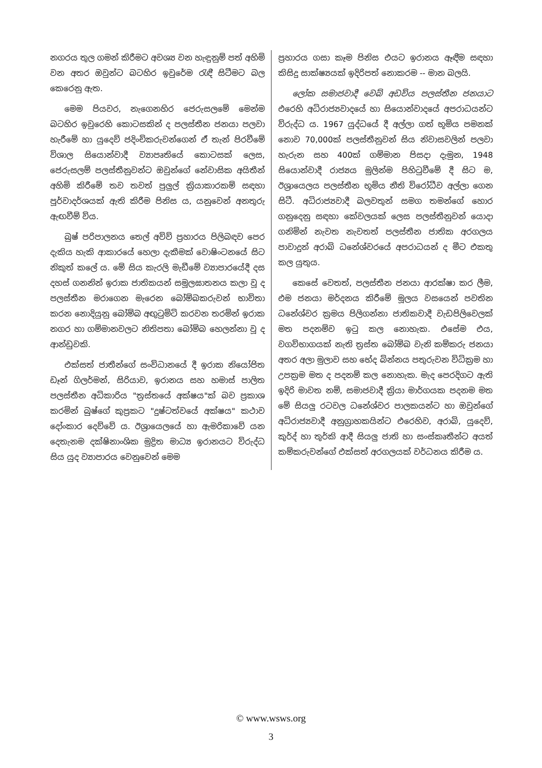නගරය තුල ගමන් කිරීමට අවශ්‍ය වන හැඳුනුම් පත් අහිමි වන අතර ඔවුන්ට බටහිර ඉවුරේම රැඳී සිටීමට බල කෙරෙනු ඇත.
මෙම පියවර, නැගෙනහිර ජෙරුසලමේ මෙන්ම බටහිර ඉවුරෙහි කොටසකින් ද පලස්තීන ජනයා පලවා හැරීමේ හා යුදෙව් ජදිංචිකරුවන්ගෙන් ඒ තැන් පිරවීමේ විශාල සියොන්වාදී ව්‍යාපෘතියේ කොටසක් ලෙස, ජෙරුසලම් පලස්තීනුවන්ට ඔවුන්ගේ නේවාසික අයිතීන් අහිමි කිරීමේ තව තවත් පුලුල් ක්‍රියාකාරකම් සඳහා පූර්වාදර්ශයක් ඇති කිරීම පිනිස ය, යනුවෙන් අනතුරු ඇඟවීම් විය.
බුෂ් පරිපාලනය තෙල් අවිව් ප්‍රහාරය පිලිබඳව පෙර දැකිය හැකි ආකාරයේ හෙලා දැකීමක් වොෂිංටනයේ සිට නිකුත් කලේ ය. මේ සිය කැරලි මැඩීමේ ව්‍යාපාරයේදී දස දහස් ගනනින් ඉරාක ජාතිකයන් සමූලඝාතනය කලා වූ ද පලස්තීන මරාගෙන මැරෙන බෝම්බකරුවන් භාවිතා කරන නොදියුනු බෝම්බ අඟුටුමිටි කරවන තරමින් ඉරාක නගර හා ගම්මානවලට නිතිපතා බෝම්බ හෙලන්නා වූ ද ආන්ඩුවකි.
එක්සත් ජාතීන්ගේ සංවිධානයේ දී ඉරාක නියෝජිත ඩෑන් ගිලර්මන්, සිරියාව, ඉරානය සහ හමාස් පාලිත පලස්තීන අධිකාරිය "ත්‍රස්තයේ අක්ෂය"ක් බව ප්‍රකාශ කරමින් බුෂ්ගේ කුප්‍රකට "දුෂ්ටත්වයේ අක්ෂය" කථාව දෝංකාර දෙව්වේ ය. ඊශ්‍රායෙලයේ හා ඇමරිකාවේ යන දෙතැනම දක්ෂිනාංශික මුද්‍රිත මාධ්‍ය ඉරානයට විරුද්ධ සිය යුද ව්‍යාපාරය වෙනුවෙන් මෙම
ප්‍රහාරය ගසා කෑම පිනිස එයට ඉරානය ඈඳීම සඳහා කිසිදු සාක්ෂ්‍යයක් ඉදිරිපත් නොකරම -- මාන බලයි.
ලෝක සමාජවාදී වෙබ් අඩවිය පලස්තීන ජනයාට එරෙහි අධිරාජ්‍යවාදයේ හා සියොන්වාදයේ අපරාධයන්ට විරුද්ධ ය. 1967 යුද්ධයේ දී අල්ලා ගත් භූමිය පමනක් නොව 70,000ක් පලස්තීනුවන් සිය නිවාසවලින් පලවා හැරුන සහ 400ක් ගම්මාන පිසදා දැමුන, 1948 සියොන්වාදී රාජ්‍යය මුලින්ම පිහිටුවීමේ දී සිට ම, ඊශ්‍රායෙලය පලස්තීන භූමිය නීති විරෝධීව අල්ලා ගෙන සිටී. අධිරාජ්‍යවාදී බලවතුන් සමග තමන්ගේ හොර ගනුදෙනු සඳහා කේවලයක් ලෙස පලස්තීනුවන් යොදා ගනිමින් නැවත නැවතත් පලස්තීන ජාතික අරගලය පාවාදුන් අරාබි ධනේශ්වරයේ අපරාධයන් ද මීට එකතු කල යුතුය.
කෙසේ වෙතත්, පලස්තීන ජනයා ආරක්ෂා කර ලීම, එම ජනයා මර්දනය කිරීමේ මූලය වසයෙන් පවතින ධනේශ්වර ක්‍රමය පිලිගන්නා ජාතිකවාදී වැඩපිලිවෙලක් මත පදනම්ව ඉටු කල නොහැක. එසේම එය, වගවිභාගයක් නැති ත්‍රස්ත බෝම්බ වැනි කම්කරු ජනයා අතර අලා මුලාව සහ භේද බින්නය පතුරුවන විධික්‍රම හා උපක්‍රම මත ද පදනම් කල නොහැක. මැද පෙරදිගට ඇති ඉදිරි මාවත නම්, සමාජවාදී ක්‍රියා මාර්ගයක පදනම මත මේ සියලු රටවල ධනේශ්වර පාලකයන්ට හා ඔවුන්ගේ අධිරාජ්‍යවාදී අනුග්‍රාහකයින්ට එරෙහිව, අරාබි, යුදෙව්, කුර්ද් හා තුර්කි ආදී සියලු ජාති හා සංස්කෘතීන්ට අයත් කම්කරුවන්ගේ එක්සත් අරගලයක් වර්ධනය කිරීම ය.
© www.wsws.org
3